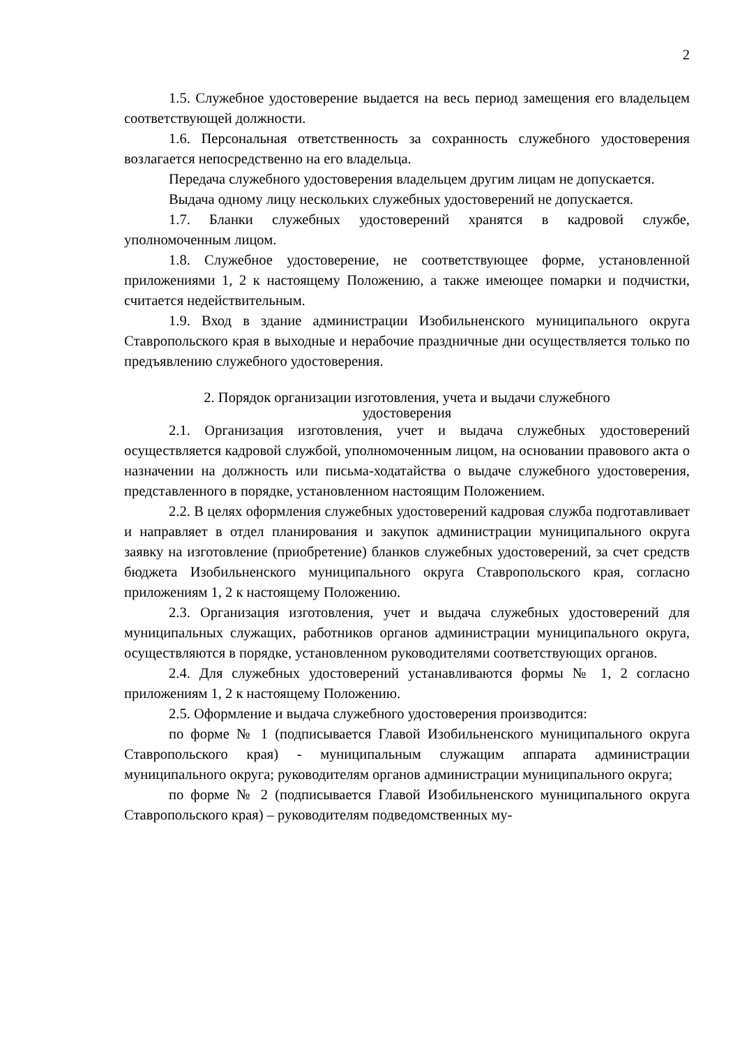2
1.5. Служебное удостоверение выдается на весь период замещения его владельцем соответствующей должности.
1.6. Персональная ответственность за сохранность служебного удостоверения возлагается непосредственно на его владельца.
Передача служебного удостоверения владельцем другим лицам не допускается.
Выдача одному лицу нескольких служебных удостоверений не допускается.
1.7. Бланки служебных удостоверений хранятся в кадровой службе, уполномоченным лицом.
1.8. Служебное удостоверение, не соответствующее форме, установленной приложениями 1, 2 к настоящему Положению, а также имеющее помарки и подчистки, считается недействительным.
1.9. Вход в здание администрации Изобильненского муниципального округа Ставропольского края в выходные и нерабочие праздничные дни осуществляется только по предъявлению служебного удостоверения.
2. Порядок организации изготовления, учета и выдачи служебного
удостоверения
2.1. Организация изготовления, учет и выдача служебных удостоверений осуществляется кадровой службой, уполномоченным лицом, на основании правового акта о назначении на должность или письма-ходатайства о выдаче служебного удостоверения, представленного в порядке, установленном настоящим Положением.
2.2. В целях оформления служебных удостоверений кадровая служба подготавливает и направляет в отдел планирования и закупок администрации муниципального округа заявку на изготовление (приобретение) бланков служебных удостоверений, за счет средств бюджета Изобильненского муниципального округа Ставропольского края, согласно приложениям 1, 2 к настоящему Положению.
2.3. Организация изготовления, учет и выдача служебных удостоверений для муниципальных служащих, работников органов администрации муниципального округа, осуществляются в порядке, установленном руководителями соответствующих органов.
2.4. Для служебных удостоверений устанавливаются формы № 1, 2 согласно приложениям 1, 2 к настоящему Положению.
2.5. Оформление и выдача служебного удостоверения производится:
по форме № 1 (подписывается Главой Изобильненского муниципального округа Ставропольского края) - муниципальным служащим аппарата администрации муниципального округа; руководителям органов администрации муниципального округа;
по форме № 2 (подписывается Главой Изобильненского муниципального округа Ставропольского края) – руководителям подведомственных му-